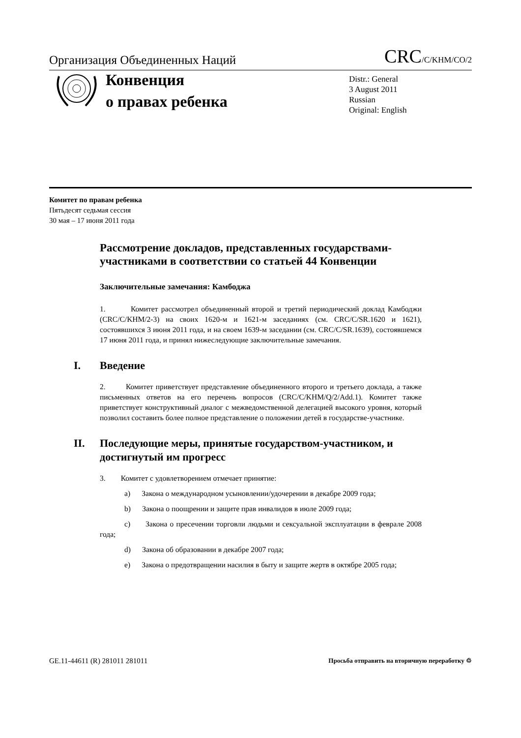Организация Объединенных Наций
CRC/C/KHM/CO/2
Конвенция
о правах ребенка
Distr.: General
3 August 2011
Russian
Original: English
Комитет по правам ребенка
Пятьдесят седьмая сессия
30 мая – 17 июня 2011 года
Рассмотрение докладов, представленных государствами-участниками в соответствии со статьей 44 Конвенции
Заключительные замечания: Камбоджа
1. Комитет рассмотрел объединенный второй и третий периодический доклад Камбоджи (CRC/C/KHM/2-3) на своих 1620-м и 1621-м заседаниях (см. CRC/C/SR.1620 и 1621), состоявшихся 3 июня 2011 года, и на своем 1639-м заседании (см. CRC/C/SR.1639), состоявшемся 17 июня 2011 года, и принял нижеследующие заключительные замечания.
I. Введение
2. Комитет приветствует представление объединенного второго и третьего доклада, а также письменных ответов на его перечень вопросов (CRC/C/KHM/Q/2/Add.1). Комитет также приветствует конструктивный диалог с межведомственной делегацией высокого уровня, который позволил составить более полное представление о положении детей в государстве-участнике.
II. Последующие меры, принятые государством-участником, и достигнутый им прогресс
3. Комитет с удовлетворением отмечает принятие:
a) Закона о международном усыновлении/удочерении в декабре 2009 года;
b) Закона о поощрении и защите прав инвалидов в июле 2009 года;
c) Закона о пресечении торговли людьми и сексуальной эксплуатации в феврале 2008 года;
d) Закона об образовании в декабре 2007 года;
e) Закона о предотвращении насилия в быту и защите жертв в октябре 2005 года;
GE.11-44611 (R) 281011 281011
Просьба отправить на вторичную переработку ♲